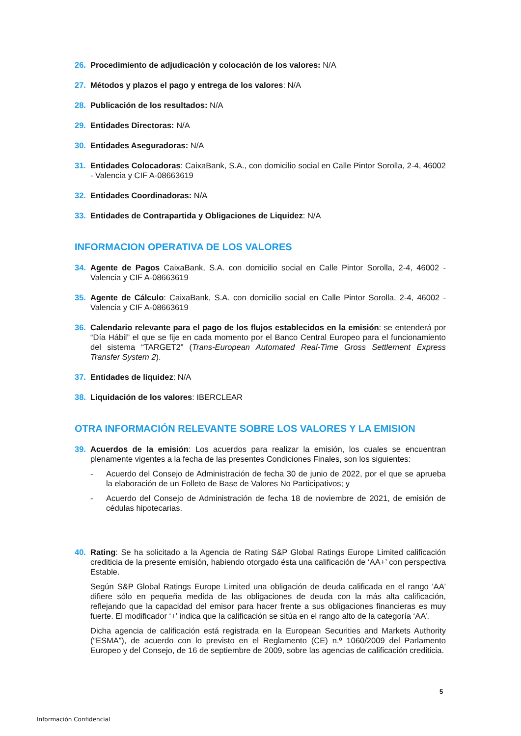26. Procedimiento de adjudicación y colocación de los valores: N/A
27. Métodos y plazos el pago y entrega de los valores: N/A
28. Publicación de los resultados: N/A
29. Entidades Directoras: N/A
30. Entidades Aseguradoras: N/A
31. Entidades Colocadoras: CaixaBank, S.A., con domicilio social en Calle Pintor Sorolla, 2-4, 46002 - Valencia y CIF A-08663619
32. Entidades Coordinadoras: N/A
33. Entidades de Contrapartida y Obligaciones de Liquidez: N/A
INFORMACION OPERATIVA DE LOS VALORES
34. Agente de Pagos CaixaBank, S.A. con domicilio social en Calle Pintor Sorolla, 2-4, 46002 - Valencia y CIF A-08663619
35. Agente de Cálculo: CaixaBank, S.A. con domicilio social en Calle Pintor Sorolla, 2-4, 46002 - Valencia y CIF A-08663619
36. Calendario relevante para el pago de los flujos establecidos en la emisión: se entenderá por “Día Hábil” el que se fije en cada momento por el Banco Central Europeo para el funcionamiento del sistema “TARGET2” (Trans-European Automated Real-Time Gross Settlement Express Transfer System 2).
37. Entidades de liquidez: N/A
38. Liquidación de los valores: IBERCLEAR
OTRA INFORMACIÓN RELEVANTE SOBRE LOS VALORES Y LA EMISION
39. Acuerdos de la emisión: Los acuerdos para realizar la emisión, los cuales se encuentran plenamente vigentes a la fecha de las presentes Condiciones Finales, son los siguientes:
- Acuerdo del Consejo de Administración de fecha 30 de junio de 2022, por el que se aprueba la elaboración de un Folleto de Base de Valores No Participativos; y
- Acuerdo del Consejo de Administración de fecha 18 de noviembre de 2021, de emisión de cédulas hipotecarias.
40. Rating: Se ha solicitado a la Agencia de Rating S&P Global Ratings Europe Limited calificación crediticia de la presente emisión, habiendo otorgado ésta una calificación de ‘AA+’ con perspectiva Estable.
Según S&P Global Ratings Europe Limited una obligación de deuda calificada en el rango 'AA' difiere sólo en pequeña medida de las obligaciones de deuda con la más alta calificación, reflejando que la capacidad del emisor para hacer frente a sus obligaciones financieras es muy fuerte. El modificador ‘+’ indica que la calificación se sitúa en el rango alto de la categoría ‘AA’.
Dicha agencia de calificación está registrada en la European Securities and Markets Authority (“ESMA”), de acuerdo con lo previsto en el Reglamento (CE) n.º 1060/2009 del Parlamento Europeo y del Consejo, de 16 de septiembre de 2009, sobre las agencias de calificación crediticia.
5
Información Confidencial